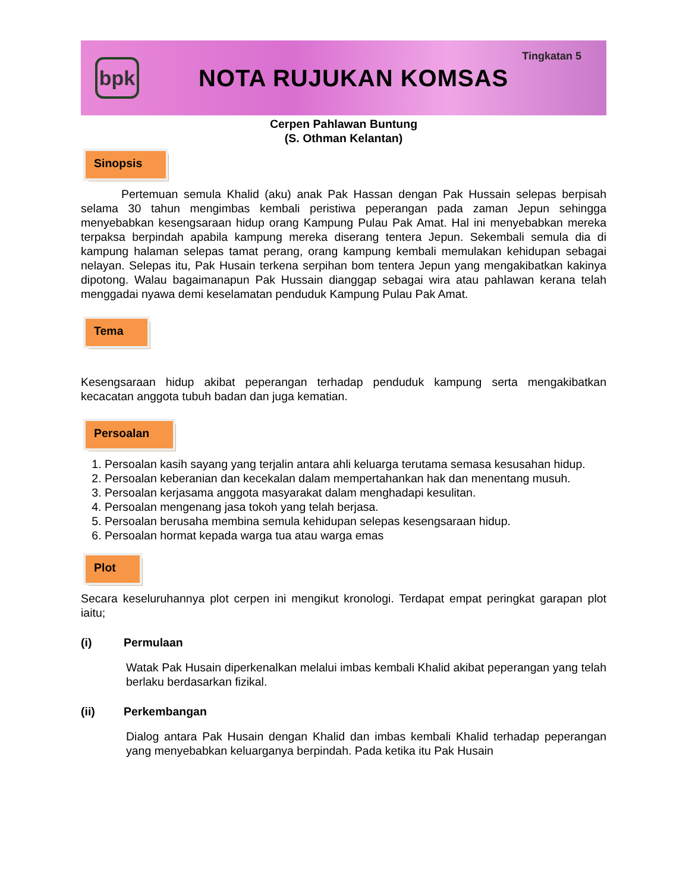bpk
NOTA RUJUKAN KOMSAS
Tingkatan 5
Cerpen Pahlawan Buntung
(S. Othman Kelantan)
Sinopsis
Pertemuan semula Khalid (aku) anak Pak Hassan dengan Pak Hussain selepas berpisah selama 30 tahun mengimbas kembali peristiwa peperangan pada zaman Jepun sehingga menyebabkan kesengsaraan hidup orang Kampung Pulau Pak Amat. Hal ini menyebabkan mereka terpaksa berpindah apabila kampung mereka diserang tentera Jepun. Sekembali semula dia di kampung halaman selepas tamat perang, orang kampung kembali memulakan kehidupan sebagai nelayan. Selepas itu, Pak Husain terkena serpihan bom tentera Jepun yang mengakibatkan kakinya dipotong. Walau bagaimanapun Pak Hussain dianggap sebagai wira atau pahlawan kerana telah menggadai nyawa demi keselamatan penduduk Kampung Pulau Pak Amat.
Tema
Kesengsaraan hidup akibat peperangan terhadap penduduk kampung serta mengakibatkan kecacatan anggota tubuh badan dan juga kematian.
Persoalan
1. Persoalan kasih sayang yang terjalin antara ahli keluarga terutama semasa kesusahan hidup.
2. Persoalan keberanian dan kecekalan dalam mempertahankan hak dan menentang musuh.
3. Persoalan kerjasama anggota masyarakat dalam menghadapi kesulitan.
4. Persoalan mengenang jasa tokoh yang telah berjasa.
5. Persoalan berusaha membina semula kehidupan selepas kesengsaraan hidup.
6. Persoalan hormat kepada warga tua atau warga emas
Plot
Secara keseluruhannya plot cerpen ini mengikut kronologi. Terdapat empat peringkat garapan plot iaitu;
(i) Permulaan
Watak Pak Husain diperkenalkan melalui imbas kembali Khalid akibat peperangan yang telah berlaku berdasarkan fizikal.
(ii) Perkembangan
Dialog antara Pak Husain dengan Khalid dan imbas kembali Khalid terhadap peperangan yang menyebabkan keluarganya berpindah. Pada ketika itu Pak Husain